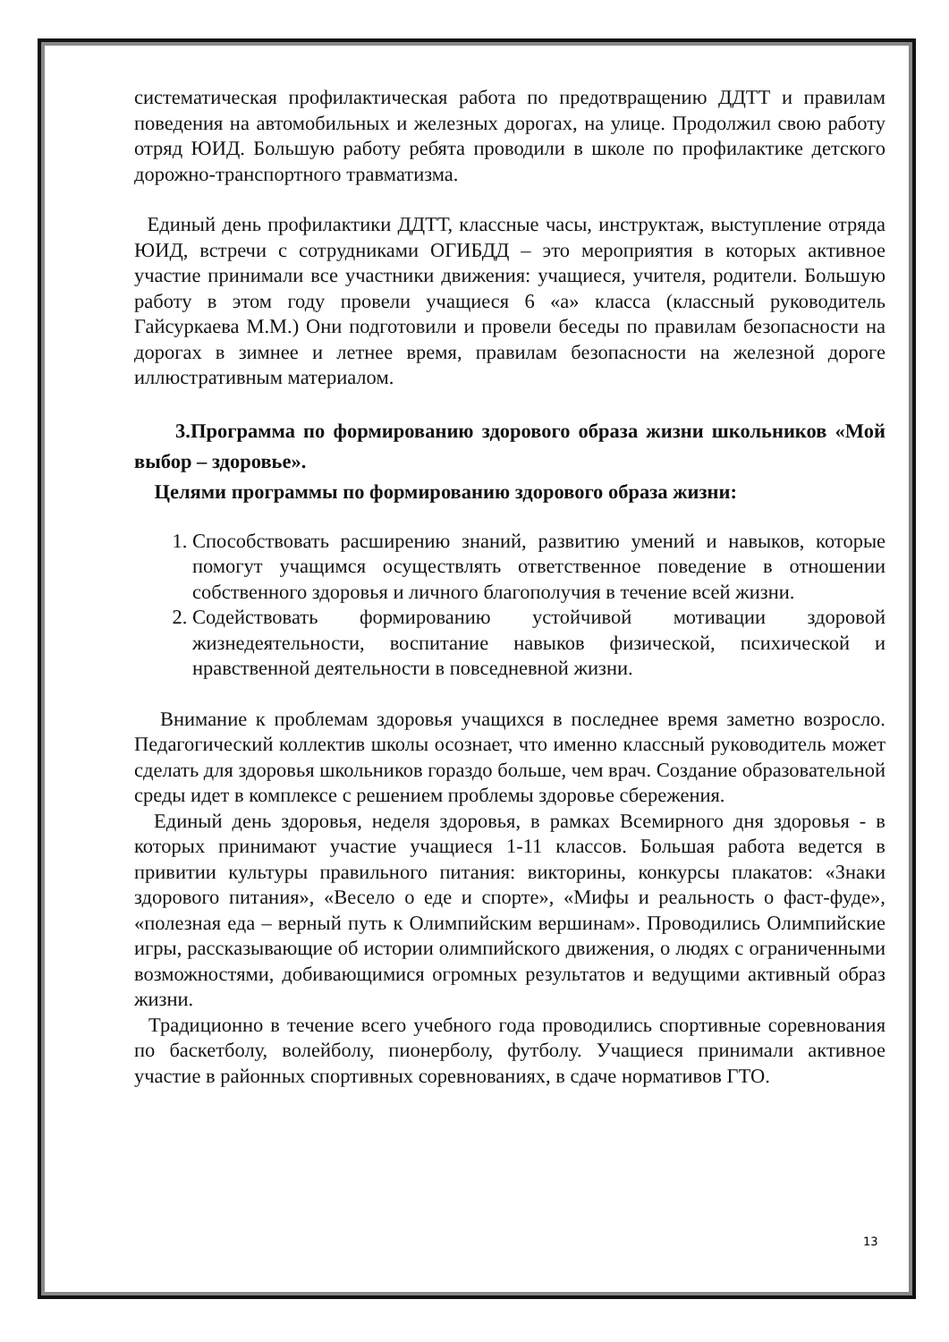систематическая профилактическая работа по предотвращению ДДТТ и правилам поведения на автомобильных и железных дорогах, на улице. Продолжил свою работу отряд ЮИД. Большую работу ребята проводили в школе по профилактике детского дорожно-транспортного травматизма.
Единый день профилактики ДДТТ, классные часы, инструктаж, выступление отряда ЮИД, встречи с сотрудниками ОГИБДД – это мероприятия в которых активное участие принимали все участники движения: учащиеся, учителя, родители. Большую работу в этом году провели учащиеся 6 «а» класса (классный руководитель Гайсуркаева М.М.) Они подготовили и провели беседы по правилам безопасности на дорогах в зимнее и летнее время, правилам безопасности на железной дороге иллюстративным материалом.
3.Программа по формированию здорового образа жизни школьников «Мой выбор – здоровье».
Целями программы по формированию здорового образа жизни:
1. Способствовать расширению знаний, развитию умений и навыков, которые помогут учащимся осуществлять ответственное поведение в отношении собственного здоровья и личного благополучия в течение всей жизни.
2. Содействовать формированию устойчивой мотивации здоровой жизнедеятельности, воспитание навыков физической, психической и нравственной деятельности в повседневной жизни.
Внимание к проблемам здоровья учащихся в последнее время заметно возросло. Педагогический коллектив школы осознает, что именно классный руководитель может сделать для здоровья школьников гораздо больше, чем врач. Создание образовательной среды идет в комплексе с решением проблемы здоровье сбережения.
Единый день здоровья, неделя здоровья, в рамках Всемирного дня здоровья - в которых принимают участие учащиеся 1-11 классов. Большая работа ведется в привитии культуры правильного питания: викторины, конкурсы плакатов: «Знаки здорового питания», «Весело о еде и спорте», «Мифы и реальность о фаст-фуде», «полезная еда – верный путь к Олимпийским вершинам». Проводились Олимпийские игры, рассказывающие об истории олимпийского движения, о людях с ограниченными возможностями, добивающимися огромных результатов и ведущими активный образ жизни.
Традиционно в течение всего учебного года проводились спортивные соревнования по баскетболу, волейболу, пионерболу, футболу. Учащиеся принимали активное участие в районных спортивных соревнованиях, в сдаче нормативов ГТО.
13